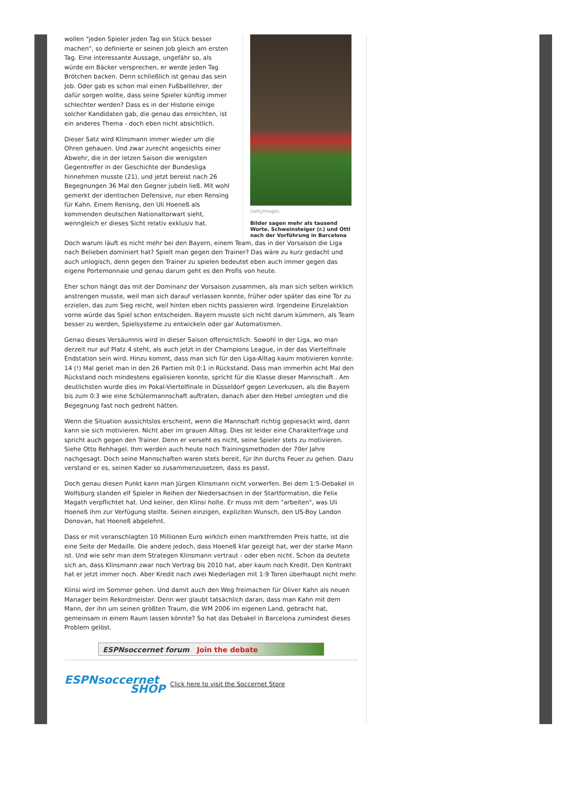wollen "jeden Spieler jeden Tag ein Stück besser machen", so definierte er seinen Job gleich am ersten Tag. Eine interessante Aussage, ungefähr so, als würde ein Bäcker versprechen, er werde jeden Tag Brötchen backen. Denn schließlich ist genau das sein Job. Oder gab es schon mal einen Fußballlehrer, der dafür sorgen wollte, dass seine Spieler künftig immer schlechter werden? Dass es in der Historie einige solcher Kandidaten gab, die genau das erreichten, ist ein anderes Thema - doch eben nicht absichtlich.
Dieser Satz wird Klinsmann immer wieder um die Ohren gehauen. Und zwar zurecht angesichts einer Abwehr, die in der letzen Saison die wenigsten Gegentreffer in der Geschichte der Bundesliga hinnehmen musste (21), und jetzt bereist nach 26 Begegnungen 36 Mal den Gegner jubeln ließ. Mit wohl gemerkt der identischen Defensive, nur eben Rensing für Kahn. Einem Renisng, den Uli Hoeneß als kommenden deutschen Nationaltorwart sieht, wenngleich er dieses Sicht relativ exklusiv hat.
GettyImages
Bilder sagen mehr als tausend Worte. Schweinsteiger (r.) und Ottl nach der Vorführung in Barcelona
Doch warum läuft es nicht mehr bei den Bayern, einem Team, das in der Vorsaison die Liga nach Belieben dominiert hat? Spielt man gegen den Trainer? Das wäre zu kurz gedacht und auch unlogisch, denn gegen den Trainer zu spielen bedeutet eben auch immer gegen das eigene Portemonnaie und genau darum geht es den Profis von heute.
Eher schon hängt das mit der Dominanz der Vorsaison zusammen, als man sich selten wirklich anstrengen musste, weil man sich darauf verlassen konnte, früher oder später das eine Tor zu erzielen, das zum Sieg reicht, weil hinten eben nichts passieren wird. Irgendeine Einzelaktion vorne würde das Spiel schon entscheiden. Bayern musste sich nicht darum kümmern, als Team besser zu werden, Spielsysteme zu entwickeln oder gar Automatismen.
Genau dieses Versäumnis wird in dieser Saison offensichtlich. Sowohl in der Liga, wo man derzeit nur auf Platz 4 steht, als auch jetzt in der Champions League, in der das Viertelfinale Endstation sein wird. Hinzu kommt, dass man sich für den Liga-Alltag kaum motivieren konnte. 14 (!) Mal geriet man in den 26 Partien mit 0:1 in Rückstand. Dass man immerhin acht Mal den Rückstand noch mindestens egalisieren konnte, spricht für die Klasse dieser Mannschaft . Am deutlichsten wurde dies im Pokal-Viertelfinale in Düsseldorf gegen Leverkusen, als die Bayern bis zum 0:3 wie eine Schülermannschaft auftraten, danach aber den Hebel umlegten und die Begegnung fast noch gedreht hätten.
Wenn die Situation aussichtslos erscheint, wenn die Mannschaft richtig gepiesackt wird, dann kann sie sich motivieren. Nicht aber im grauen Alltag. Dies ist leider eine Charakterfrage und spricht auch gegen den Trainer. Denn er verseht es nicht, seine Spieler stets zu motivieren. Siehe Otto Rehhagel. Ihm werden auch heute noch Trainingsmethoden der 70er Jahre nachgesagt. Doch seine Mannschaften waren stets bereit, für ihn durchs Feuer zu gehen. Dazu verstand er es, seinen Kader so zusammenzusetzen, dass es passt.
Doch genau diesen Punkt kann man Jürgen Klinsmann nicht vorwerfen. Bei dem 1:5-Debakel in Wolfsburg standen elf Spieler in Reihen der Niedersachsen in der Startformation, die Felix Magath verpflichtet hat. Und keiner, den Klinsi holte. Er muss mit dem "arbeiten", was Uli Hoeneß ihm zur Verfügung stellte. Seinen einzigen, expliziten Wunsch, den US-Boy Landon Donovan, hat Hoeneß abgelehnt.
Dass er mit veranschlagten 10 Millionen Euro wirklich einen marktfremden Preis hatte, ist die eine Seite der Medaille. Die andere jedoch, dass Hoeneß klar gezeigt hat, wer der starke Mann ist. Und wie sehr man dem Strategen Klinsmann vertraut - oder eben nicht. Schon da deutete sich an, dass Klinsmann zwar noch Vertrag bis 2010 hat, aber kaum noch Kredit. Den Kontrakt hat er jetzt immer noch. Aber Kredit nach zwei Niederlagen mit 1:9 Toren überhaupt nicht mehr.
Klinsi wird im Sommer gehen. Und damit auch den Weg freimachen für Oliver Kahn als neuen Manager beim Rekordmeister. Denn wer glaubt tatsächlich daran, dass man Kahn mit dem Mann, der ihn um seinen größten Traum, die WM 2006 im eigenen Land, gebracht hat, gemeinsam in einem Raum lassen könnte? So hat das Debakel in Barcelona zumindest dieses Problem gelöst.
ESPNsoccernet forum Join the debate
ESPNsoccernet
SHOP
Click here to visit the Soccernet Store